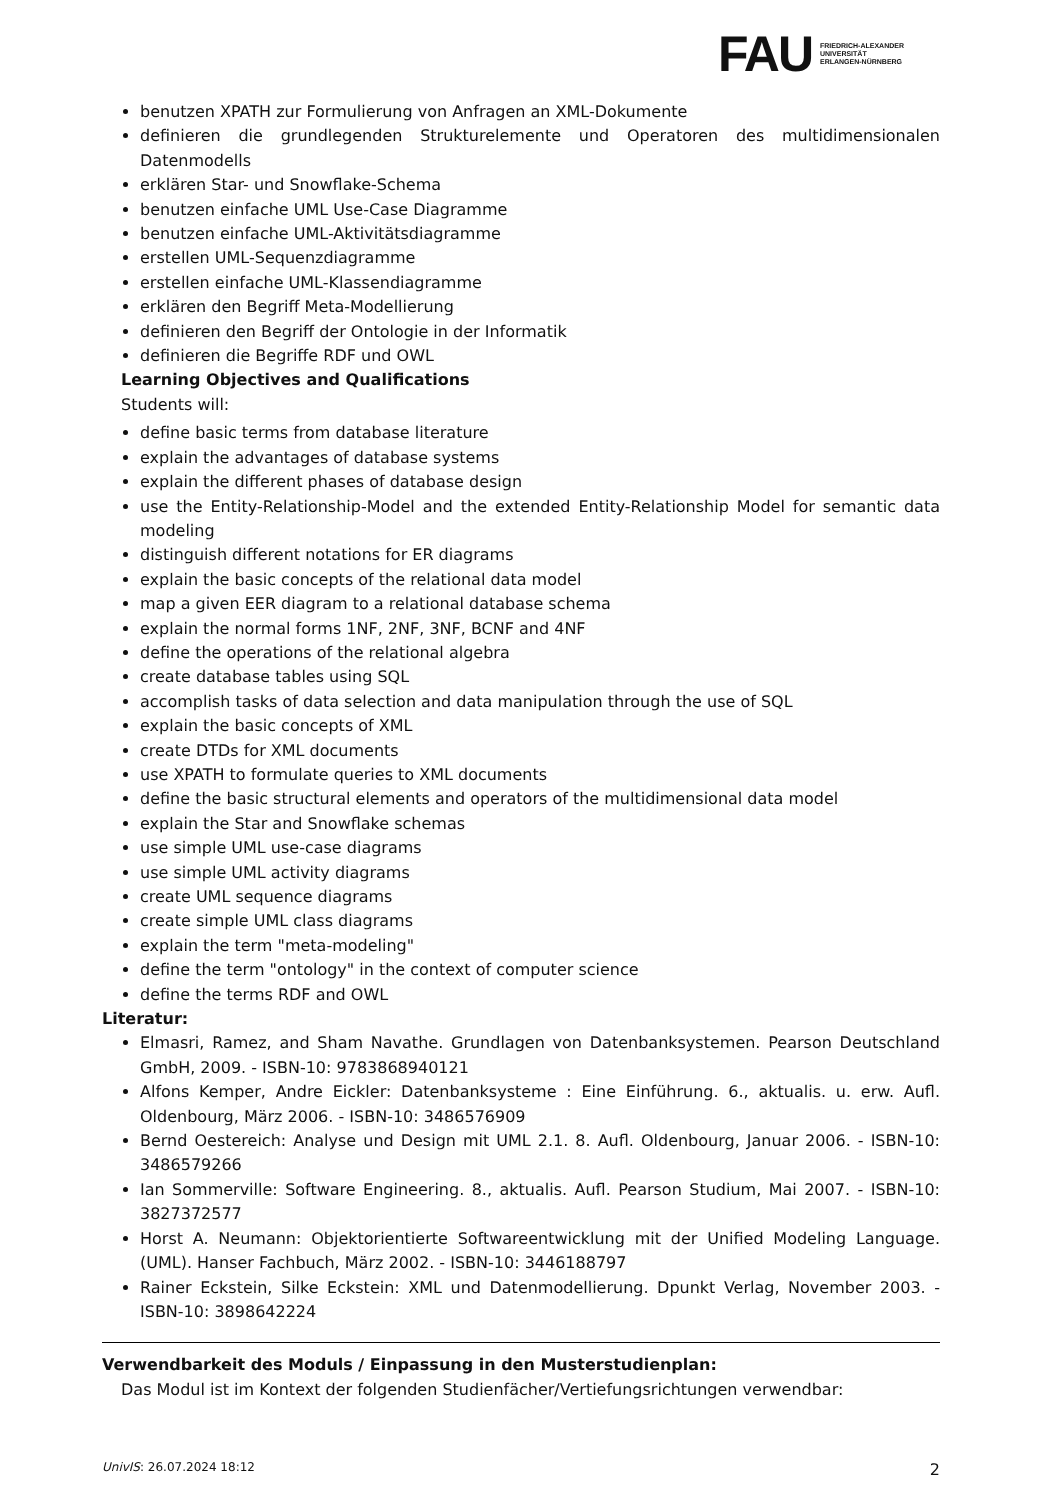FAU
FRIEDRICH-ALEXANDER
UNIVERSITÄT
ERLANGEN-NÜRNBERG
benutzen XPATH zur Formulierung von Anfragen an XML-Dokumente
definieren die grundlegenden Strukturelemente und Operatoren des multidimensionalen Datenmodells
erklären Star- und Snowflake-Schema
benutzen einfache UML Use-Case Diagramme
benutzen einfache UML-Aktivitätsdiagramme
erstellen UML-Sequenzdiagramme
erstellen einfache UML-Klassendiagramme
erklären den Begriff Meta-Modellierung
definieren den Begriff der Ontologie in der Informatik
definieren die Begriffe RDF und OWL
Learning Objectives and Qualifications
Students will:
define basic terms from database literature
explain the advantages of database systems
explain the different phases of database design
use the Entity-Relationship-Model and the extended Entity-Relationship Model for semantic data modeling
distinguish different notations for ER diagrams
explain the basic concepts of the relational data model
map a given EER diagram to a relational database schema
explain the normal forms 1NF, 2NF, 3NF, BCNF and 4NF
define the operations of the relational algebra
create database tables using SQL
accomplish tasks of data selection and data manipulation through the use of SQL
explain the basic concepts of XML
create DTDs for XML documents
use XPATH to formulate queries to XML documents
define the basic structural elements and operators of the multidimensional data model
explain the Star and Snowflake schemas
use simple UML use-case diagrams
use simple UML activity diagrams
create UML sequence diagrams
create simple UML class diagrams
explain the term "meta-modeling"
define the term "ontology" in the context of computer science
define the terms RDF and OWL
Literatur:
Elmasri, Ramez, and Sham Navathe. Grundlagen von Datenbanksystemen. Pearson Deutschland GmbH, 2009. - ISBN-10: 9783868940121
Alfons Kemper, Andre Eickler: Datenbanksysteme : Eine Einführung. 6., aktualis. u. erw. Aufl. Oldenbourg, März 2006. - ISBN-10: 3486576909
Bernd Oestereich: Analyse und Design mit UML 2.1. 8. Aufl. Oldenbourg, Januar 2006. - ISBN-10: 3486579266
Ian Sommerville: Software Engineering. 8., aktualis. Aufl. Pearson Studium, Mai 2007. - ISBN-10: 3827372577
Horst A. Neumann: Objektorientierte Softwareentwicklung mit der Unified Modeling Language. (UML). Hanser Fachbuch, März 2002. - ISBN-10: 3446188797
Rainer Eckstein, Silke Eckstein: XML und Datenmodellierung. Dpunkt Verlag, November 2003. - ISBN-10: 3898642224
Verwendbarkeit des Moduls / Einpassung in den Musterstudienplan:
Das Modul ist im Kontext der folgenden Studienfächer/Vertiefungsrichtungen verwendbar:
UnivIS: 26.07.2024 18:12 2